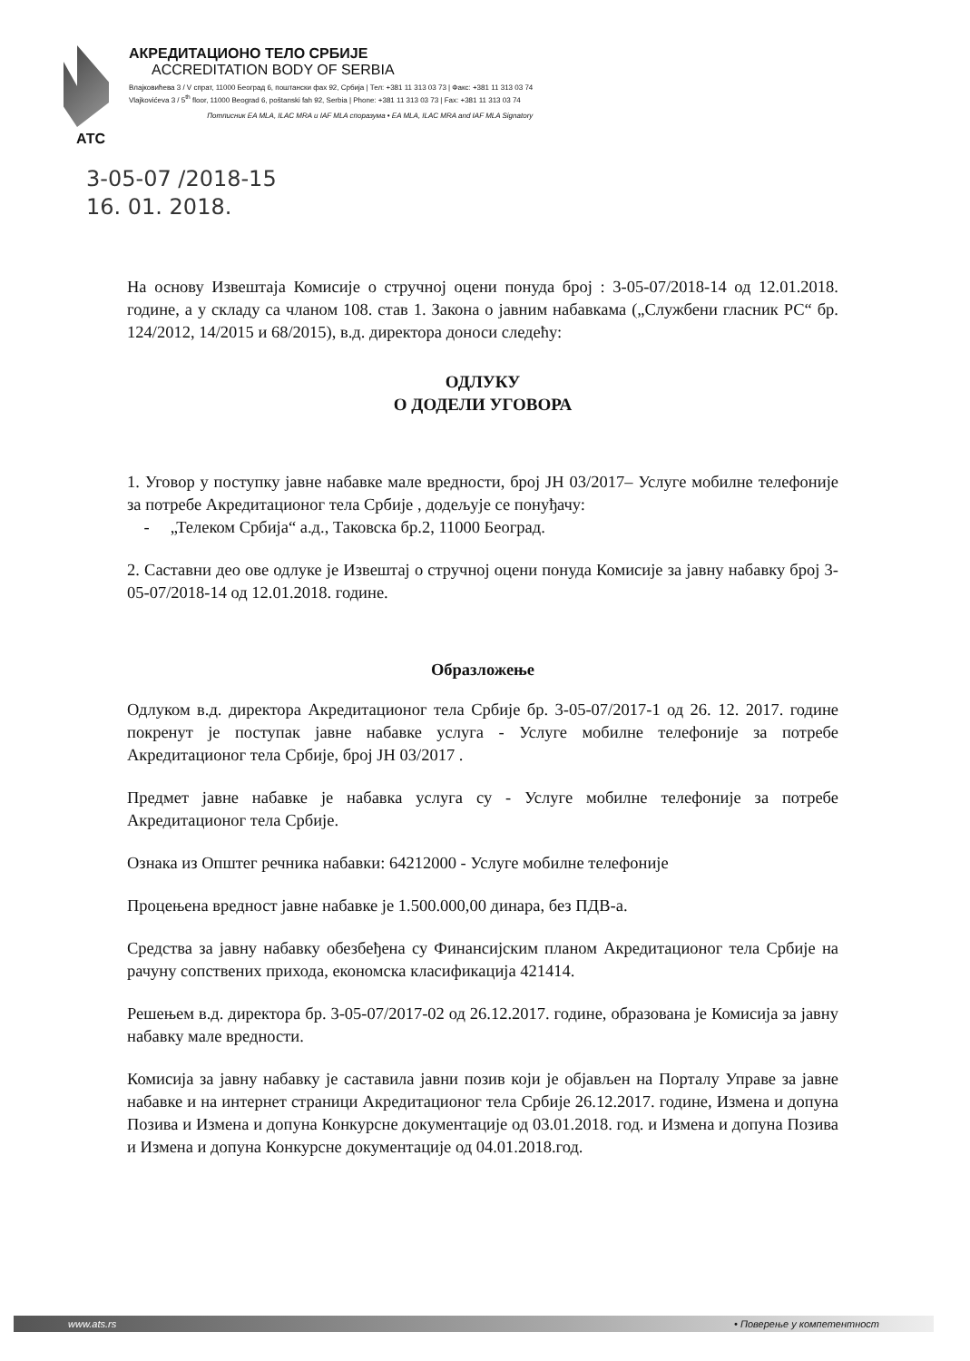АТС АКРЕДИТАЦИОНО ТЕЛО СРБИЈЕ
ACCREDITATION BODY OF SERBIA
Влајковићева 3 / V спрат, 11000 Београд 6, поштански фах 92, Србија | Тел: +381 11 313 03 73 | Факс: +381 11 313 03 74
Vlajkovićeva 3 / 5<sup>th</sup> floor, 11000 Beograd 6, poštanski fah 92, Serbia | Phone: +381 11 313 03 73 | Fax: +381 11 313 03 74
Потписник EA MLA, ILAC MRA и IAF MLA споразума • EA MLA, ILAC MRA and IAF MLA Signatory
3-05-07 /2018-15
16. 01. 2018.
На основу Извештаја Комисије о стручној оцени понуда број : 3-05-07/2018-14 од 12.01.2018. године, а у складу са чланом 108. став 1. Закона о јавним набавкама („Службени гласник РС“ бр. 124/2012, 14/2015 и 68/2015), в.д. директора доноси следећу:
ОДЛУКУ
О ДОДЕЛИ УГОВОРА
1. Уговор у поступку јавне набавке мале вредности, број ЈН 03/2017– Услуге мобилне телефоније за потребе Акредитационог тела Србије , додељује се понуђачу:
- „Телеком Србија“ а.д., Таковска бр.2, 11000 Београд.
2. Саставни део ове одлуке је Извештај о стручној оцени понуда Комисије за јавну набавку број 3-05-07/2018-14 од 12.01.2018. године.
Образложење
Одлуком в.д. директора Акредитационог тела Србије бр. 3-05-07/2017-1 од 26. 12. 2017. године покренут је поступак јавне набавке услуга - Услуге мобилне телефоније за потребе Акредитационог тела Србије, број ЈН 03/2017 .
Предмет јавне набавке је набавка услуга су - Услуге мобилне телефоније за потребе Акредитационог тела Србије.
Ознака из Општег речника набавки: 64212000 - Услуге мобилне телефоније
Процењена вредност јавне набавке је 1.500.000,00 динара, без ПДВ-а.
Средства за јавну набавку обезбеђена су Финансијским планом Акредитационог тела Србије на рачуну сопствених прихода, економска класификација 421414.
Решењем в.д. директора бр. 3-05-07/2017-02 од 26.12.2017. године, образована је Комисија за јавну набавку мале вредности.
Комисија за јавну набавку је саставила јавни позив који је објављен на Порталу Управе за јавне набавке и на интернет страници Акредитационог тела Србије 26.12.2017. године, Измена и допуна Позива и Измена и допуна Конкурсне документације од 03.01.2018. год. и Измена и допуна Позива и Измена и допуна Конкурсне документације од 04.01.2018.год.
www.ats.rs • Поверење у компетентност